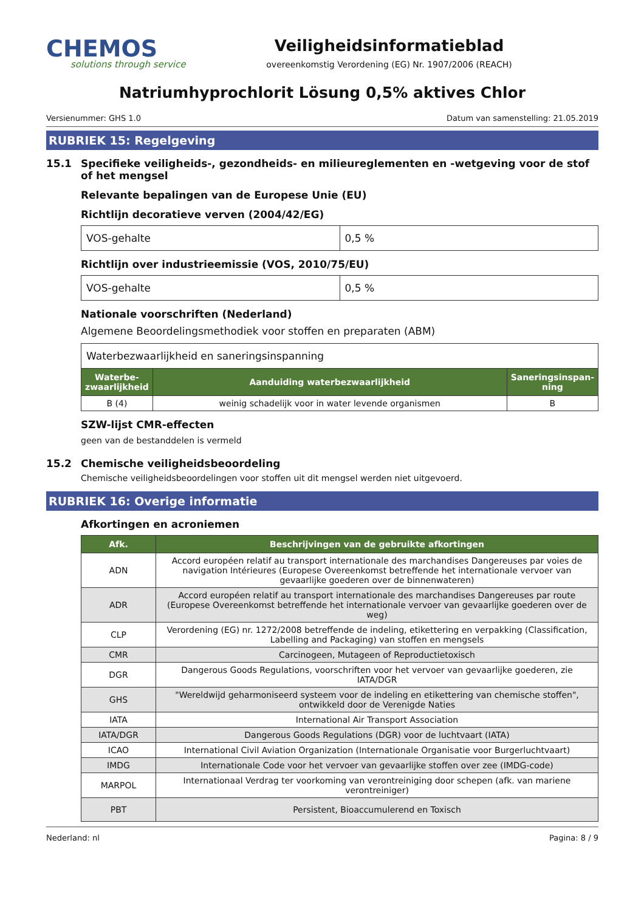CHEMOS
solutions through service
Veiligheidsinformatieblad
overeenkomstig Verordening (EG) Nr. 1907/2006 (REACH)
Natriumhyprochlorit Lösung 0,5% aktives Chlor
Versienummer: GHS 1.0 Datum van samenstelling: 21.05.2019
RUBRIEK 15: Regelgeving
15.1 Specifieke veiligheids-, gezondheids- en milieureglementen en -wetgeving voor de stof of het mengsel
Relevante bepalingen van de Europese Unie (EU)
Richtlijn decoratieve verven (2004/42/EG)
| VOS-gehalte | 0,5 % |
Richtlijn over industrieemissie (VOS, 2010/75/EU)
| VOS-gehalte | 0,5 % |
Nationale voorschriften (Nederland)
Algemene Beoordelingsmethodiek voor stoffen en preparaten (ABM)
| Waterbezwaarlijkheid en saneringsinspanning | | |
| Waterbe-zwaarlijkheid | Aanduiding waterbezwaarlijkheid | Saneringsinspan-ning |
| B (4) | weinig schadelijk voor in water levende organismen | B |
SZW-lijst CMR-effecten
geen van de bestanddelen is vermeld
15.2 Chemische veiligheidsbeoordeling
Chemische veiligheidsbeoordelingen voor stoffen uit dit mengsel werden niet uitgevoerd.
RUBRIEK 16: Overige informatie
Afkortingen en acroniemen
| Afk. | Beschrijvingen van de gebruikte afkortingen |
| --- | --- |
| ADN | Accord européen relatif au transport internationale des marchandises Dangereuses par voies de navigation Intérieures (Europese Overeenkomst betreffende het internationale vervoer van gevaarlijke goederen over de binnenwateren) |
| ADR | Accord européen relatif au transport internationale des marchandises Dangereuses par route (Europese Overeenkomst betreffende het internationale vervoer van gevaarlijke goederen over de weg) |
| CLP | Verordening (EG) nr. 1272/2008 betreffende de indeling, etikettering en verpakking (Classification, Labelling and Packaging) van stoffen en mengsels |
| CMR | Carcinogeen, Mutageen of Reproductietoxisch |
| DGR | Dangerous Goods Regulations, voorschriften voor het vervoer van gevaarlijke goederen, zie IATA/DGR |
| GHS | "Wereldwijd geharmoniseerd systeem voor de indeling en etikettering van chemische stoffen", ontwikkeld door de Verenigde Naties |
| IATA | International Air Transport Association |
| IATA/DGR | Dangerous Goods Regulations (DGR) voor de luchtvaart (IATA) |
| ICAO | International Civil Aviation Organization (Internationale Organisatie voor Burgerluchtvaart) |
| IMDG | Internationale Code voor het vervoer van gevaarlijke stoffen over zee (IMDG-code) |
| MARPOL | Internationaal Verdrag ter voorkoming van verontreiniging door schepen (afk. van mariene verontreiniger) |
| PBT | Persistent, Bioaccumulerend en Toxisch |
Nederland: nl Pagina: 8 / 9